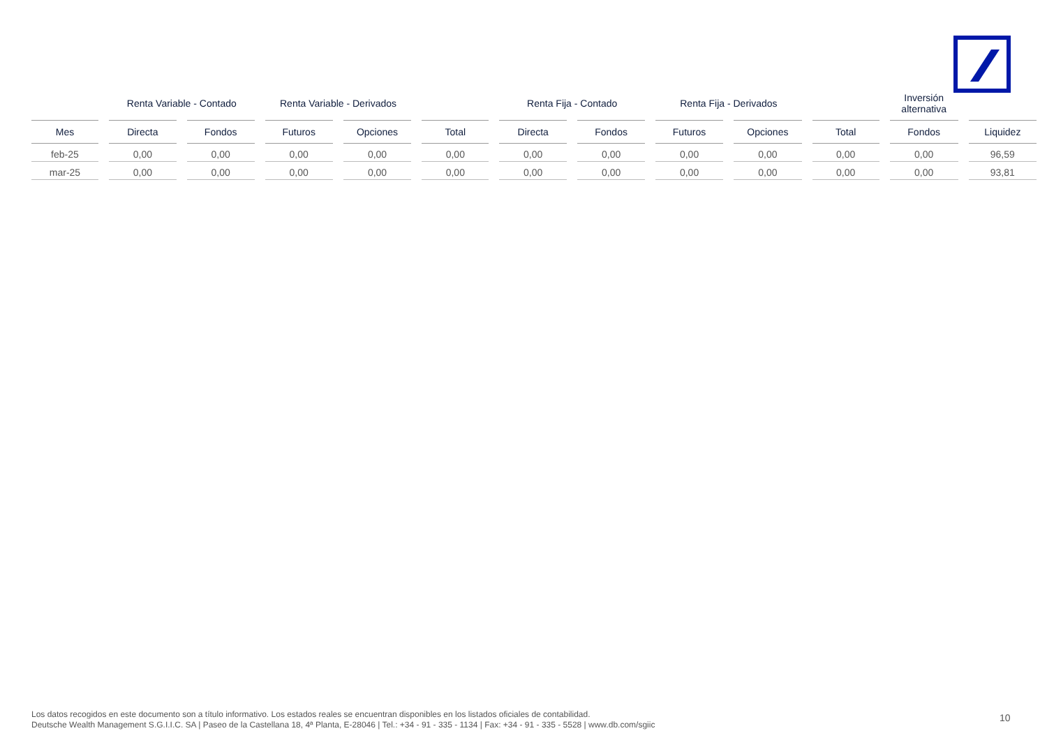| | Renta Variable - Contado | | Renta Variable - Derivados | | | Renta Fija - Contado | | Renta Fija - Derivados | | | Inversión alternativa | |
| --- | --- | --- | --- | --- | --- | --- | --- | --- | --- | --- | --- | --- |
| Mes | Directa | Fondos | Futuros | Opciones | Total | Directa | Fondos | Futuros | Opciones | Total | Fondos | Liquidez |
| feb-25 | 0,00 | 0,00 | 0,00 | 0,00 | 0,00 | 0,00 | 0,00 | 0,00 | 0,00 | 0,00 | 0,00 | 96,59 |
| mar-25 | 0,00 | 0,00 | 0,00 | 0,00 | 0,00 | 0,00 | 0,00 | 0,00 | 0,00 | 0,00 | 0,00 | 93,81 |
Los datos recogidos en este documento son a título informativo. Los estados reales se encuentran disponibles en los listados oficiales de contabilidad.
Deutsche Wealth Management S.G.I.I.C. SA | Paseo de la Castellana 18, 4ª Planta, E-28046 | Tel.: +34 - 91 - 335 - 1134 | Fax: +34 - 91 - 335 - 5528 | www.db.com/sgiic
10